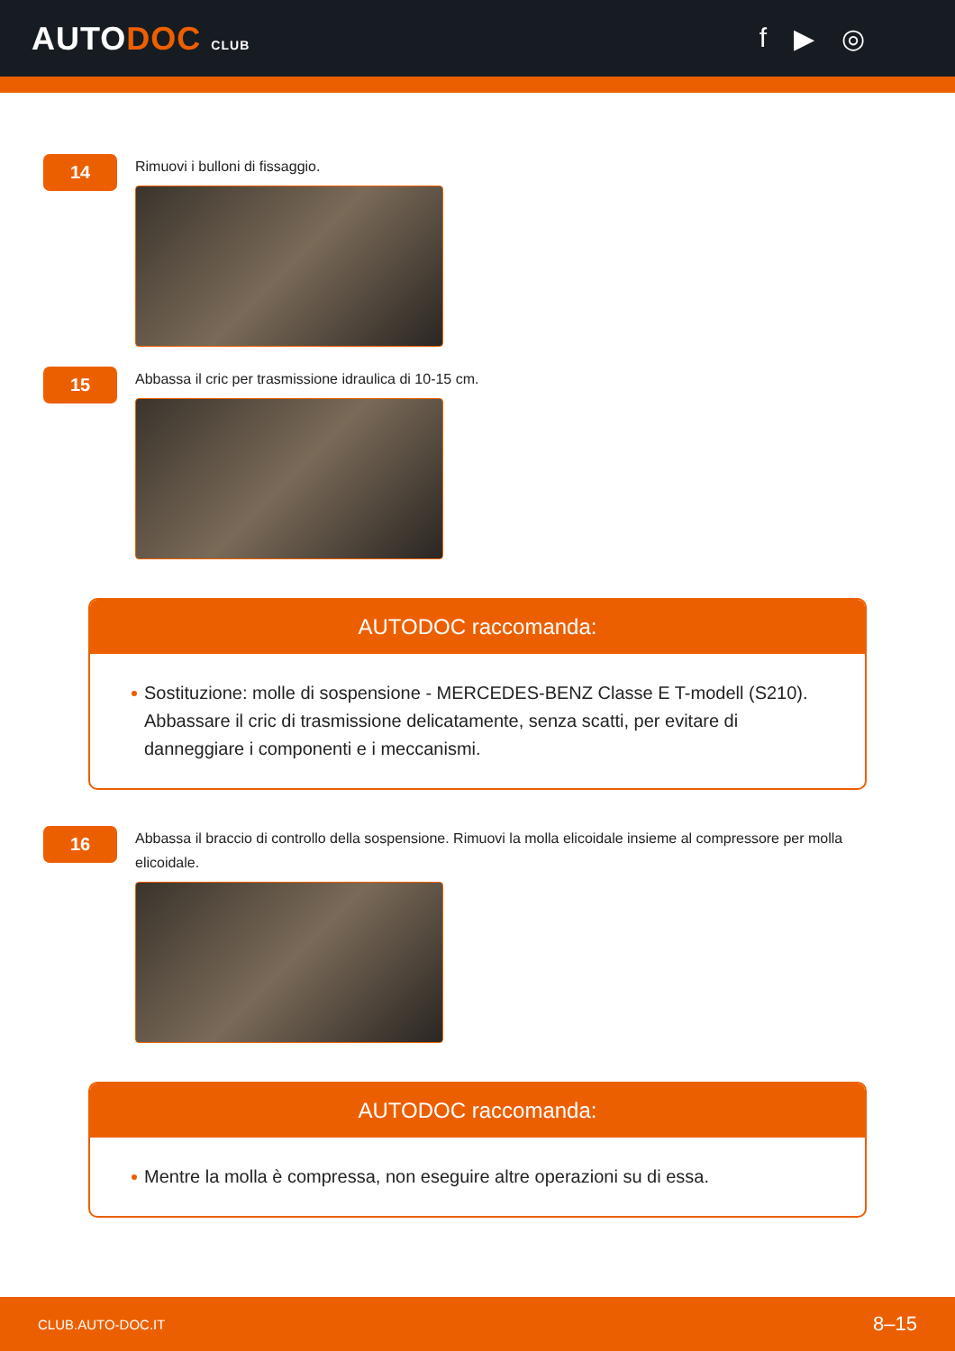AUTODOC CLUB
f ▶ ◎
14
Rimuovi i bulloni di fissaggio.
15
Abbassa il cric per trasmissione idraulica di 10-15 cm.
AUTODOC raccomanda:
Sostituzione: molle di sospensione - MERCEDES-BENZ Classe E T-modell (S210). Abbassare il cric di trasmissione delicatamente, senza scatti, per evitare di danneggiare i componenti e i meccanismi.
16
Abbassa il braccio di controllo della sospensione. Rimuovi la molla elicoidale insieme al compressore per molla elicoidale.
AUTODOC raccomanda:
Mentre la molla è compressa, non eseguire altre operazioni su di essa.
CLUB.AUTO-DOC.IT 8–15